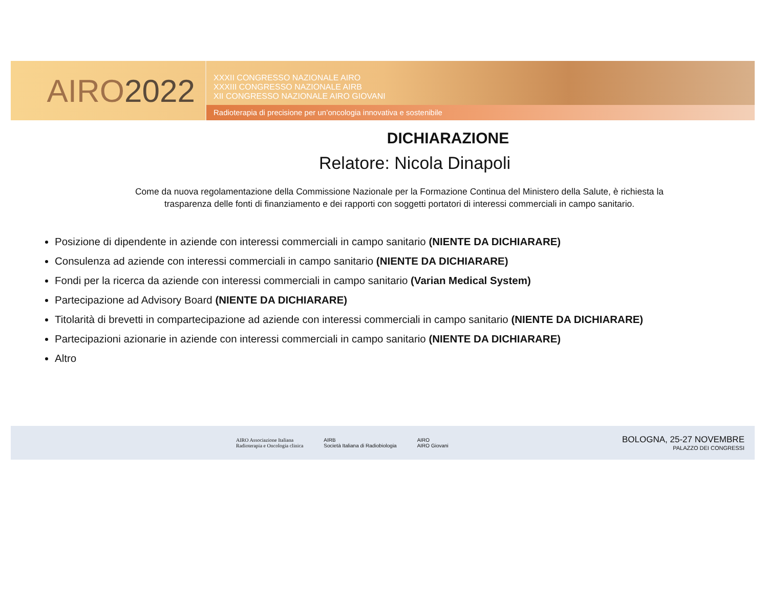AIRO 2022
XXXII CONGRESSO NAZIONALE AIRO
XXXIII CONGRESSO NAZIONALE AIRB
XII CONGRESSO NAZIONALE AIRO GIOVANI
Radioterapia di precisione per un’oncologia innovativa e sostenibile
DICHIARAZIONE
Relatore: Nicola Dinapoli
Come da nuova regolamentazione della Commissione Nazionale per la Formazione Continua del Ministero della Salute, è richiesta la
trasparenza delle fonti di finanziamento e dei rapporti con soggetti portatori di interessi commerciali in campo sanitario.
Posizione di dipendente in aziende con interessi commerciali in campo sanitario (NIENTE DA DICHIARARE)
Consulenza ad aziende con interessi commerciali in campo sanitario (NIENTE DA DICHIARARE)
Fondi per la ricerca da aziende con interessi commerciali in campo sanitario (Varian Medical System)
Partecipazione ad Advisory Board (NIENTE DA DICHIARARE)
Titolarità di brevetti in compartecipazione ad aziende con interessi commerciali in campo sanitario (NIENTE DA DICHIARARE)
Partecipazioni azionarie in aziende con interessi commerciali in campo sanitario (NIENTE DA DICHIARARE)
Altro
AIRO Associazione Italiana
Radioterapia e Oncologia clinica
AIRB
Società Italiana di Radiobiologia
AIRO
AIRO Giovani
BOLOGNA, 25-27 NOVEMBRE
PALAZZO DEI CONGRESSI